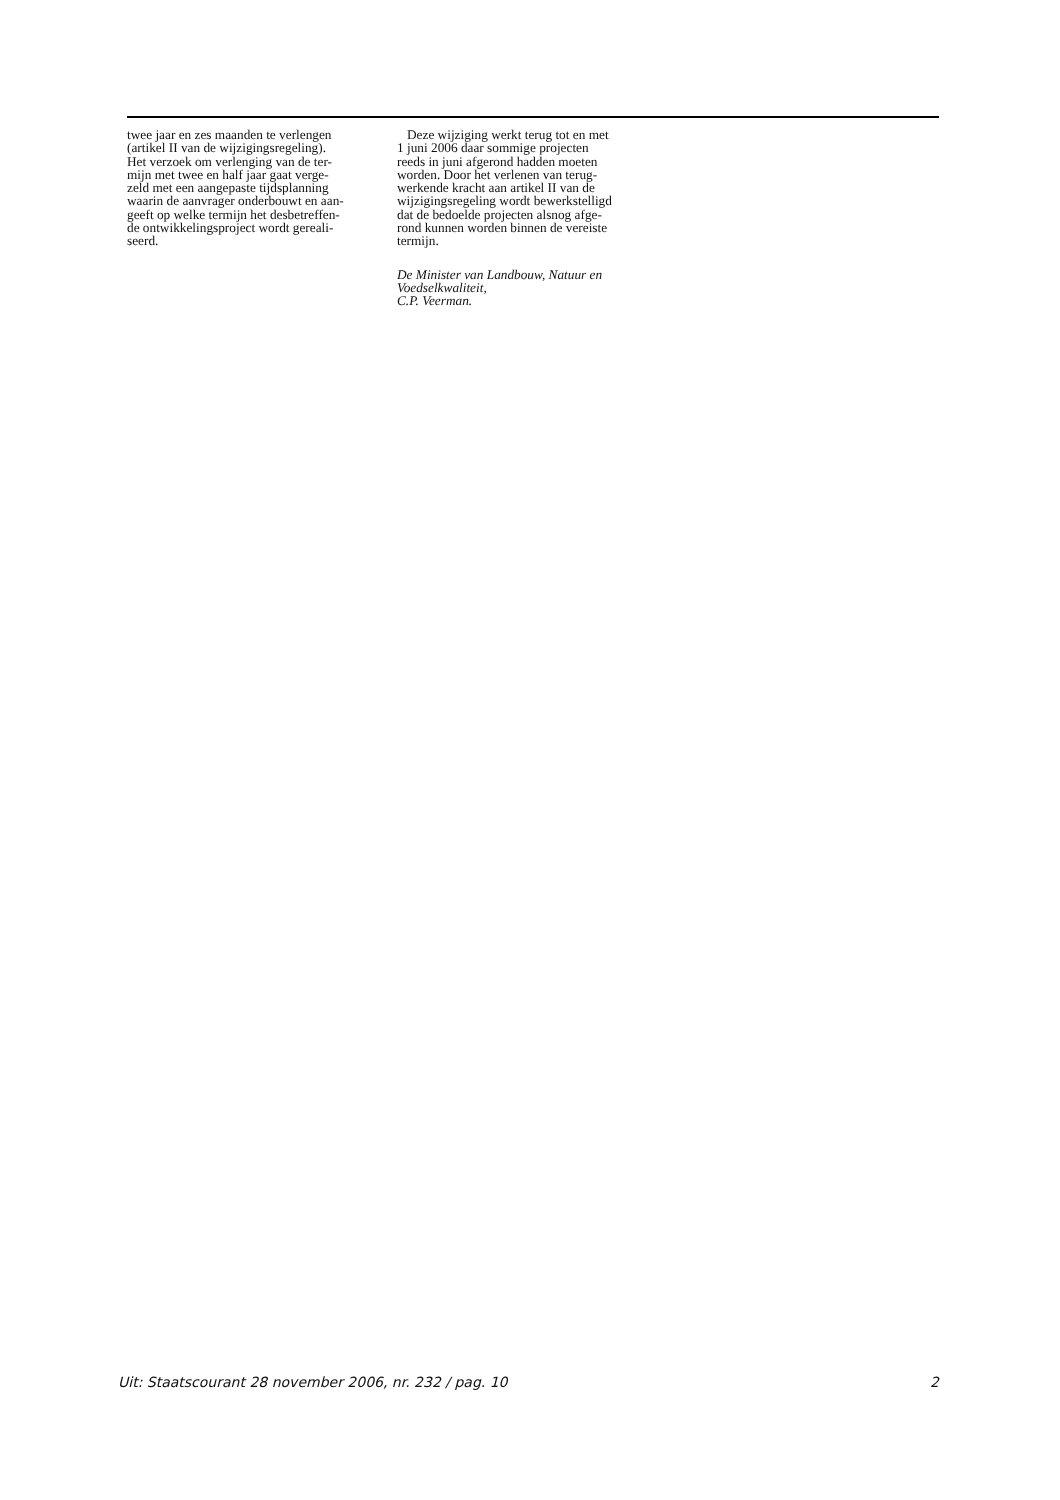twee jaar en zes maanden te verlengen
(artikel II van de wijzigingsregeling).
Het verzoek om verlenging van de ter-
mijn met twee en half jaar gaat verge-
zeld met een aangepaste tijdsplanning
waarin de aanvrager onderbouwt en aan-
geeft op welke termijn het desbetreffen-
de ontwikkelingsproject wordt gereali-
seerd.
Deze wijziging werkt terug tot en met
1 juni 2006 daar sommige projecten
reeds in juni afgerond hadden moeten
worden. Door het verlenen van terug-
werkende kracht aan artikel II van de
wijzigingsregeling wordt bewerkstelligd
dat de bedoelde projecten alsnog afge-
rond kunnen worden binnen de vereiste
termijn.
De Minister van Landbouw, Natuur en
Voedselkwaliteit,
C.P. Veerman.
Uit: Staatscourant 28 november 2006, nr. 232 / pag. 10 2